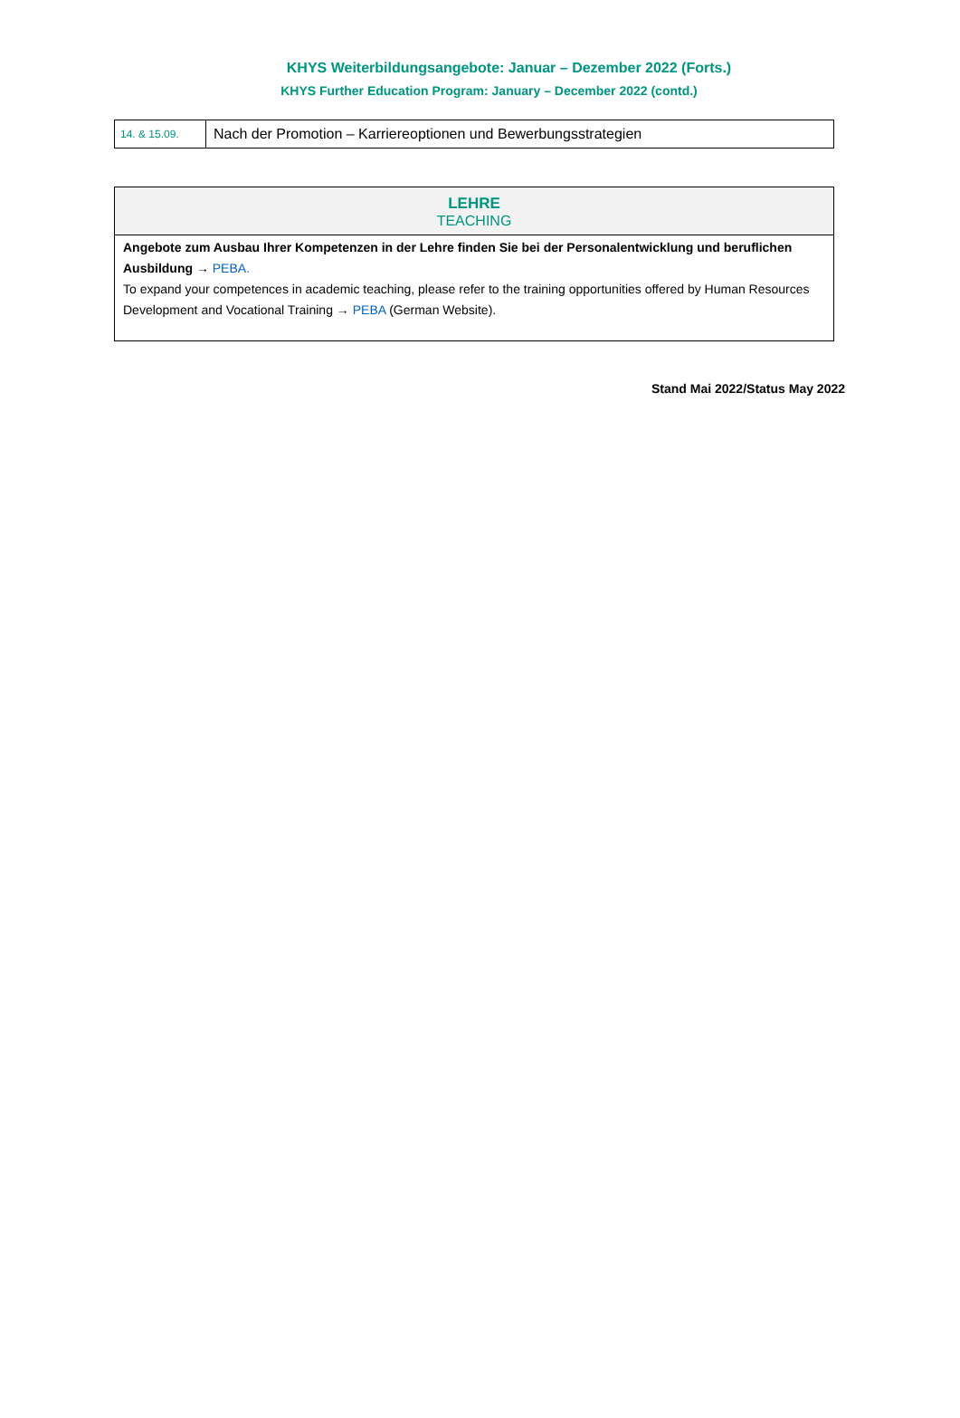KHYS Weiterbildungsangebote: Januar – Dezember 2022 (Forts.)
KHYS Further Education Program: January – December 2022 (contd.)
| 14. & 15.09. | Nach der Promotion – Karriereoptionen und Bewerbungsstrategien |
| LEHRE TEACHING |
| Angebote zum Ausbau Ihrer Kompetenzen in der Lehre finden Sie bei der Personalentwicklung und beruflichen Ausbildung → PEBA. To expand your competences in academic teaching, please refer to the training opportunities offered by Human Resources Development and Vocational Training → PEBA (German Website). |
Stand Mai 2022/Status May 2022